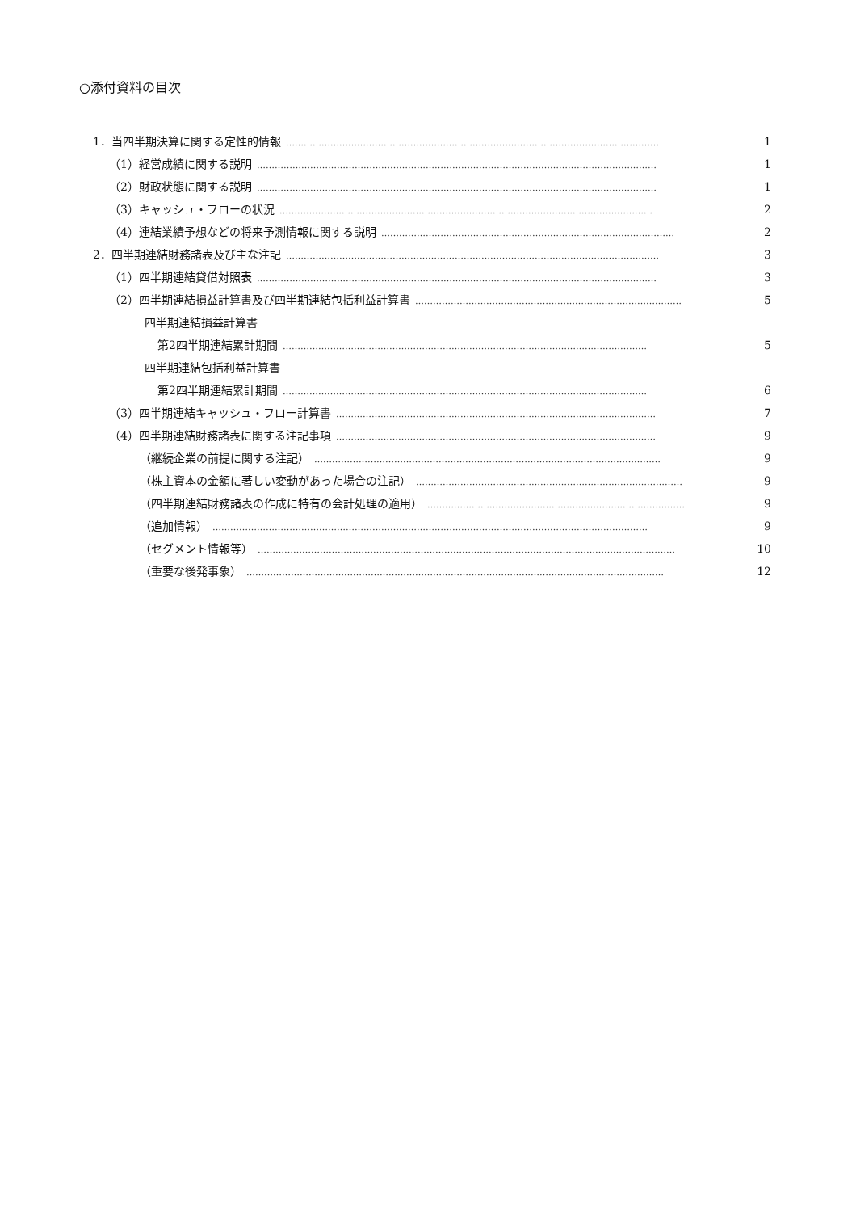○添付資料の目次
1．当四半期決算に関する定性的情報 ……………………………………………………………………………………………………………… 1
（1）経営成績に関する説明 ……………………………………………………………………………………………………………………… 1
（2）財政状態に関する説明 ……………………………………………………………………………………………………………………… 1
（3）キャッシュ・フローの状況 ……………………………………………………………………………………………………………… 2
（4）連結業績予想などの将来予測情報に関する説明 ……………………………………………………………………………………… 2
2．四半期連結財務諸表及び主な注記 ……………………………………………………………………………………………………………… 3
（1）四半期連結貸借対照表 ……………………………………………………………………………………………………………………… 3
（2）四半期連結損益計算書及び四半期連結包括利益計算書 ……………………………………………………………………………… 5
四半期連結損益計算書
第2四半期連結累計期間 …………………………………………………………………………………………………………… 5
四半期連結包括利益計算書
第2四半期連結累計期間 …………………………………………………………………………………………………………… 6
（3）四半期連結キャッシュ・フロー計算書 ……………………………………………………………………………………………… 7
（4）四半期連結財務諸表に関する注記事項 ……………………………………………………………………………………………… 9
（継続企業の前提に関する注記） ……………………………………………………………………………………………………… 9
（株主資本の金額に著しい変動があった場合の注記） ……………………………………………………………………………… 9
（四半期連結財務諸表の作成に特有の会計処理の適用） …………………………………………………………………………… 9
（追加情報） ………………………………………………………………………………………………………………………………… 9
（セグメント情報等） …………………………………………………………………………………………………………………………… 10
（重要な後発事象） …………………………………………………………………………………………………………………………… 12